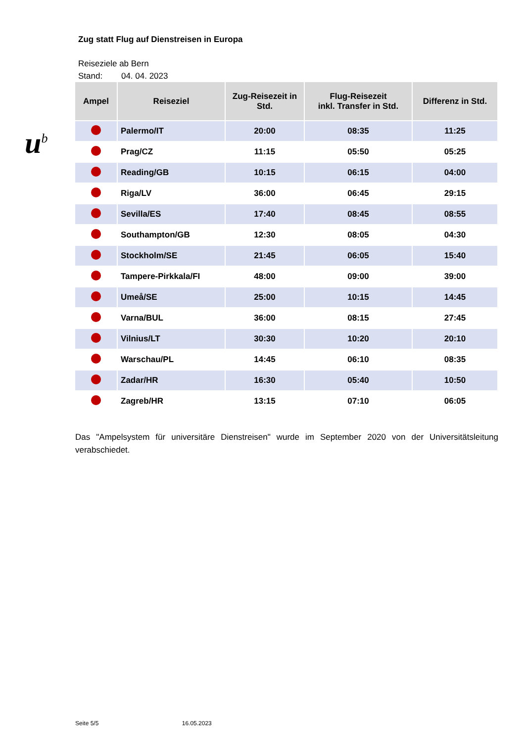u<sup>b</sup>
Zug statt Flug auf Dienstreisen in Europa
Reiseziele ab Bern
Stand: 04. 04. 2023
| Ampel | Reiseziel | Zug-Reisezeit in Std. | Flug-Reisezeit inkl. Transfer in Std. | Differenz in Std. |
| --- | --- | --- | --- | --- |
| | Palermo/IT | 20:00 | 08:35 | 11:25 |
| | Prag/CZ | 11:15 | 05:50 | 05:25 |
| | Reading/GB | 10:15 | 06:15 | 04:00 |
| | Riga/LV | 36:00 | 06:45 | 29:15 |
| | Sevilla/ES | 17:40 | 08:45 | 08:55 |
| | Southampton/GB | 12:30 | 08:05 | 04:30 |
| | Stockholm/SE | 21:45 | 06:05 | 15:40 |
| | Tampere-Pirkkala/FI | 48:00 | 09:00 | 39:00 |
| | Umeå/SE | 25:00 | 10:15 | 14:45 |
| | Varna/BUL | 36:00 | 08:15 | 27:45 |
| | Vilnius/LT | 30:30 | 10:20 | 20:10 |
| | Warschau/PL | 14:45 | 06:10 | 08:35 |
| | Zadar/HR | 16:30 | 05:40 | 10:50 |
| | Zagreb/HR | 13:15 | 07:10 | 06:05 |
Das "Ampelsystem für universitäre Dienstreisen" wurde im September 2020 von der Universitätsleitung verabschiedet.
Seite 5/5 16.05.2023